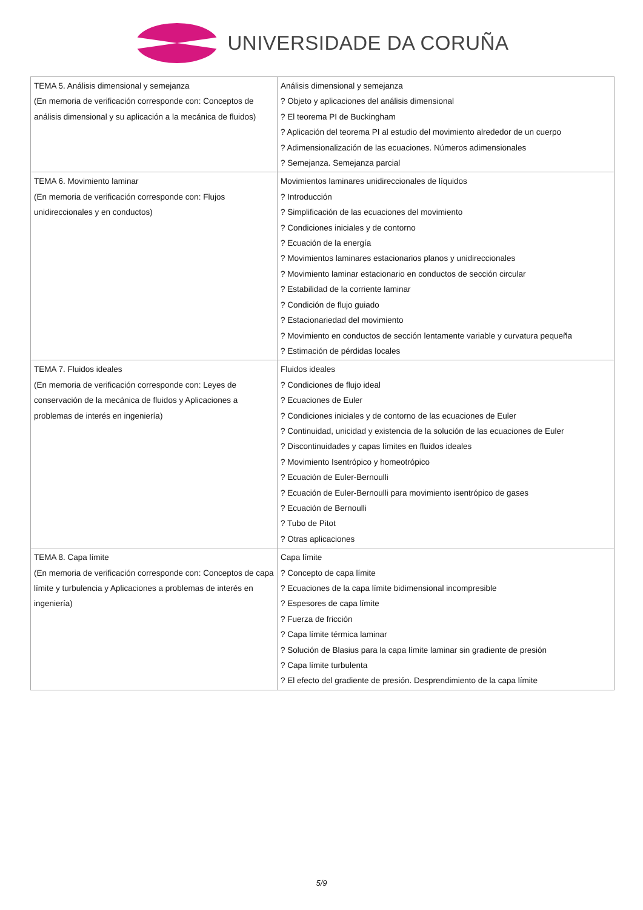UNIVERSIDADE DA CORUÑA
| TEMA 5. Análisis dimensional y semejanza (En memoria de verificación corresponde con: Conceptos de análisis dimensional y su aplicación a la mecánica de fluidos) | Análisis dimensional y semejanza ? Objeto y aplicaciones del análisis dimensional ? El teorema PI de Buckingham ? Aplicación del teorema PI al estudio del movimiento alrededor de un cuerpo ? Adimensionalización de las ecuaciones. Números adimensionales ? Semejanza. Semejanza parcial |
| TEMA 6. Movimiento laminar (En memoria de verificación corresponde con: Flujos unidireccionales y en conductos) | Movimientos laminares unidireccionales de líquidos ? Introducción ? Simplificación de las ecuaciones del movimiento ? Condiciones iniciales y de contorno ? Ecuación de la energía ? Movimientos laminares estacionarios planos y unidireccionales ? Movimiento laminar estacionario en conductos de sección circular ? Estabilidad de la corriente laminar ? Condición de flujo guiado ? Estacionariedad del movimiento ? Movimiento en conductos de sección lentamente variable y curvatura pequeña ? Estimación de pérdidas locales |
| TEMA 7. Fluidos ideales (En memoria de verificación corresponde con: Leyes de conservación de la mecánica de fluidos y Aplicaciones a problemas de interés en ingeniería) | Fluidos ideales ? Condiciones de flujo ideal ? Ecuaciones de Euler ? Condiciones iniciales y de contorno de las ecuaciones de Euler ? Continuidad, unicidad y existencia de la solución de las ecuaciones de Euler ? Discontinuidades y capas límites en fluidos ideales ? Movimiento Isentrópico y homeotrópico ? Ecuación de Euler-Bernoulli ? Ecuación de Euler-Bernoulli para movimiento isentrópico de gases ? Ecuación de Bernoulli ? Tubo de Pitot ? Otras aplicaciones |
| TEMA 8. Capa límite (En memoria de verificación corresponde con: Conceptos de capa límite y turbulencia y Aplicaciones a problemas de interés en ingeniería) | Capa límite ? Concepto de capa límite ? Ecuaciones de la capa límite bidimensional incompresible ? Espesores de capa límite ? Fuerza de fricción ? Capa límite térmica laminar ? Solución de Blasius para la capa límite laminar sin gradiente de presión ? Capa límite turbulenta ? El efecto del gradiente de presión. Desprendimiento de la capa límite |
5/9